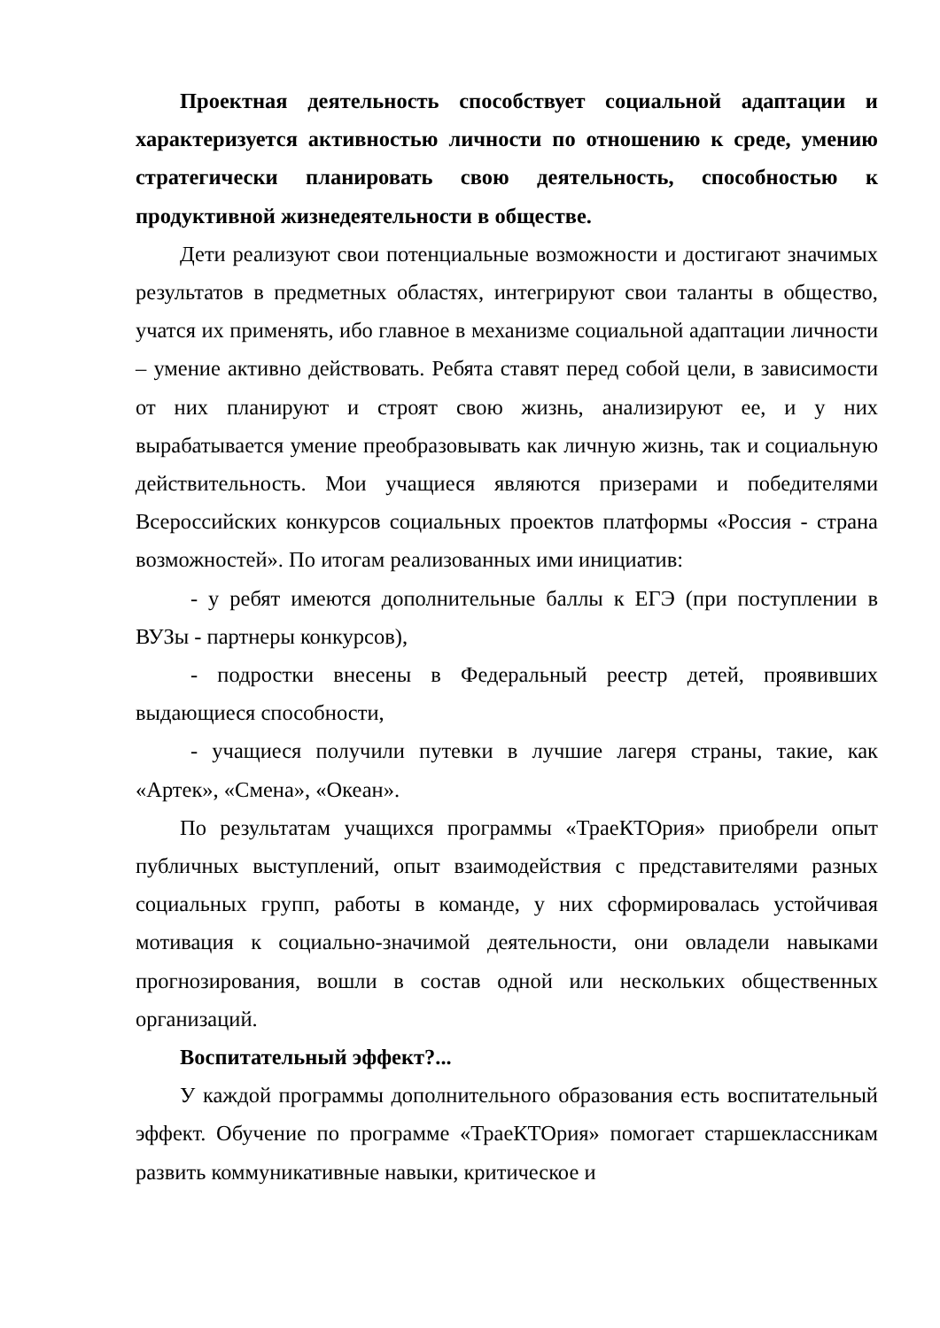Проектная деятельность способствует социальной адаптации и характеризуется активностью личности по отношению к среде, умению стратегически планировать свою деятельность, способностью к продуктивной жизнедеятельности в обществе.
Дети реализуют свои потенциальные возможности и достигают значимых результатов в предметных областях, интегрируют свои таланты в общество, учатся их применять, ибо главное в механизме социальной адаптации личности – умение активно действовать. Ребята ставят перед собой цели, в зависимости от них планируют и строят свою жизнь, анализируют ее, и у них вырабатывается умение преобразовывать как личную жизнь, так и социальную действительность. Мои учащиеся являются призерами и победителями Всероссийских конкурсов социальных проектов платформы «Россия - страна возможностей». По итогам реализованных ими инициатив:
- у ребят имеются дополнительные баллы к ЕГЭ (при поступлении в ВУЗы - партнеры конкурсов),
- подростки внесены в Федеральный реестр детей, проявивших выдающиеся способности,
- учащиеся получили путевки в лучшие лагеря страны, такие, как «Артек», «Смена», «Океан».
По результатам учащихся программы «ТраеКТОрия» приобрели опыт публичных выступлений, опыт взаимодействия с представителями разных социальных групп, работы в команде, у них сформировалась устойчивая мотивация к социально-значимой деятельности, они овладели навыками прогнозирования, вошли в состав одной или нескольких общественных организаций.
Воспитательный эффект?...
У каждой программы дополнительного образования есть воспитательный эффект. Обучение по программе «ТраеКТОрия» помогает старшеклассникам развить коммуникативные навыки, критическое и